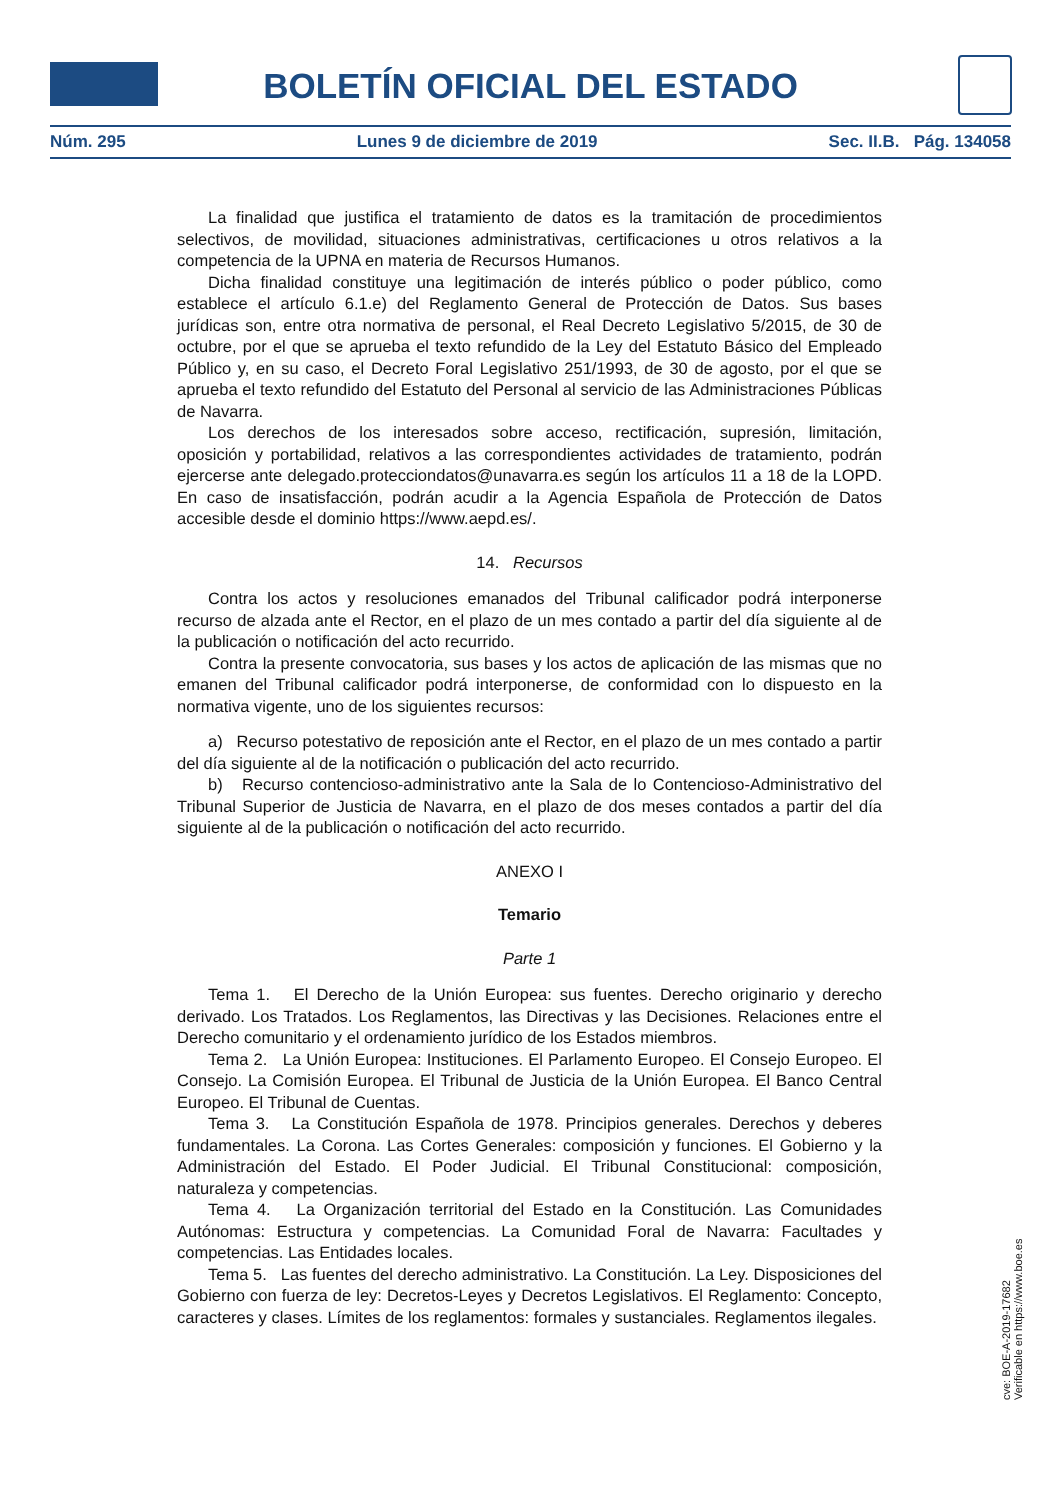BOLETÍN OFICIAL DEL ESTADO
Núm. 295 Lunes 9 de diciembre de 2019 Sec. II.B. Pág. 134058
La finalidad que justifica el tratamiento de datos es la tramitación de procedimientos selectivos, de movilidad, situaciones administrativas, certificaciones u otros relativos a la competencia de la UPNA en materia de Recursos Humanos.
Dicha finalidad constituye una legitimación de interés público o poder público, como establece el artículo 6.1.e) del Reglamento General de Protección de Datos. Sus bases jurídicas son, entre otra normativa de personal, el Real Decreto Legislativo 5/2015, de 30 de octubre, por el que se aprueba el texto refundido de la Ley del Estatuto Básico del Empleado Público y, en su caso, el Decreto Foral Legislativo 251/1993, de 30 de agosto, por el que se aprueba el texto refundido del Estatuto del Personal al servicio de las Administraciones Públicas de Navarra.
Los derechos de los interesados sobre acceso, rectificación, supresión, limitación, oposición y portabilidad, relativos a las correspondientes actividades de tratamiento, podrán ejercerse ante delegado.protecciondatos@unavarra.es según los artículos 11 a 18 de la LOPD. En caso de insatisfacción, podrán acudir a la Agencia Española de Protección de Datos accesible desde el dominio https://www.aepd.es/.
14. Recursos
Contra los actos y resoluciones emanados del Tribunal calificador podrá interponerse recurso de alzada ante el Rector, en el plazo de un mes contado a partir del día siguiente al de la publicación o notificación del acto recurrido.
Contra la presente convocatoria, sus bases y los actos de aplicación de las mismas que no emanen del Tribunal calificador podrá interponerse, de conformidad con lo dispuesto en la normativa vigente, uno de los siguientes recursos:
a) Recurso potestativo de reposición ante el Rector, en el plazo de un mes contado a partir del día siguiente al de la notificación o publicación del acto recurrido.
b) Recurso contencioso-administrativo ante la Sala de lo Contencioso-Administrativo del Tribunal Superior de Justicia de Navarra, en el plazo de dos meses contados a partir del día siguiente al de la publicación o notificación del acto recurrido.
ANEXO I
Temario
Parte 1
Tema 1. El Derecho de la Unión Europea: sus fuentes. Derecho originario y derecho derivado. Los Tratados. Los Reglamentos, las Directivas y las Decisiones. Relaciones entre el Derecho comunitario y el ordenamiento jurídico de los Estados miembros.
Tema 2. La Unión Europea: Instituciones. El Parlamento Europeo. El Consejo Europeo. El Consejo. La Comisión Europea. El Tribunal de Justicia de la Unión Europea. El Banco Central Europeo. El Tribunal de Cuentas.
Tema 3. La Constitución Española de 1978. Principios generales. Derechos y deberes fundamentales. La Corona. Las Cortes Generales: composición y funciones. El Gobierno y la Administración del Estado. El Poder Judicial. El Tribunal Constitucional: composición, naturaleza y competencias.
Tema 4. La Organización territorial del Estado en la Constitución. Las Comunidades Autónomas: Estructura y competencias. La Comunidad Foral de Navarra: Facultades y competencias. Las Entidades locales.
Tema 5. Las fuentes del derecho administrativo. La Constitución. La Ley. Disposiciones del Gobierno con fuerza de ley: Decretos-Leyes y Decretos Legislativos. El Reglamento: Concepto, caracteres y clases. Límites de los reglamentos: formales y sustanciales. Reglamentos ilegales.
cve: BOE-A-2019-17682
Verificable en https://www.boe.es